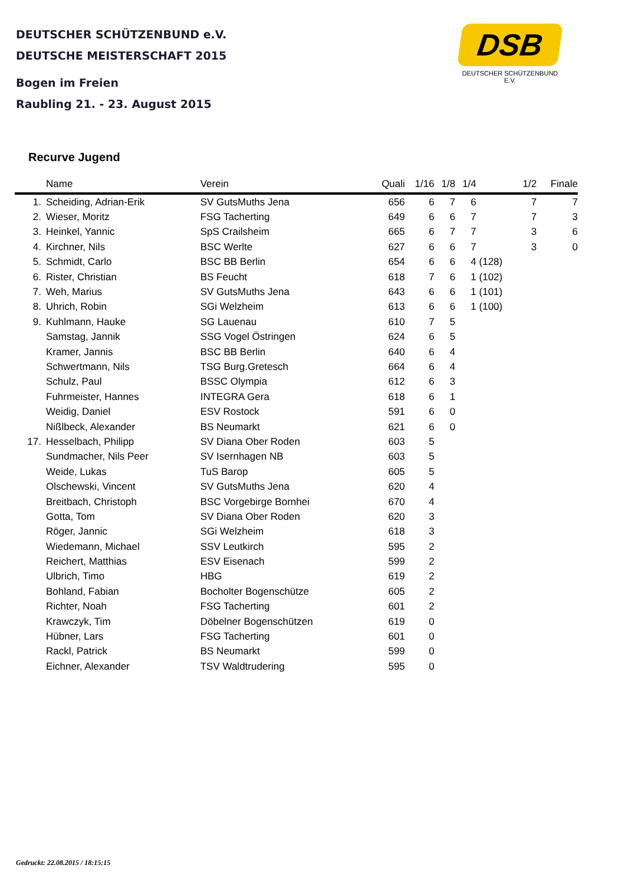DEUTSCHER SCHÜTZENBUND e.V.
DEUTSCHE MEISTERSCHAFT 2015
Bogen im Freien
Raubling 21. - 23. August 2015
DSB
DEUTSCHER SCHÜTZENBUND E.V.
Recurve Jugend
| | Name | Verein | Quali | 1/16 | 1/8 | 1/4 | | 1/2 | Finale |
| --- | --- | --- | --- | --- | --- | --- | --- | --- | --- |
| 1. | Scheiding, Adrian-Erik | SV GutsMuths Jena | 656 | 6 | 7 | 6 | | 7 | 7 |
| 2. | Wieser, Moritz | FSG Tacherting | 649 | 6 | 6 | 7 | | 7 | 3 |
| 3. | Heinkel, Yannic | SpS Crailsheim | 665 | 6 | 7 | 7 | | 3 | 6 |
| 4. | Kirchner, Nils | BSC Werlte | 627 | 6 | 6 | 7 | | 3 | 0 |
| 5. | Schmidt, Carlo | BSC BB Berlin | 654 | 6 | 6 | 4 | (128) | | |
| 6. | Rister, Christian | BS Feucht | 618 | 7 | 6 | 1 | (102) | | |
| 7. | Weh, Marius | SV GutsMuths Jena | 643 | 6 | 6 | 1 | (101) | | |
| 8. | Uhrich, Robin | SGi Welzheim | 613 | 6 | 6 | 1 | (100) | | |
| 9. | Kuhlmann, Hauke | SG Lauenau | 610 | 7 | 5 | | | | |
| | Samstag, Jannik | SSG Vogel Östringen | 624 | 6 | 5 | | | | |
| | Kramer, Jannis | BSC BB Berlin | 640 | 6 | 4 | | | | |
| | Schwertmann, Nils | TSG Burg.Gretesch | 664 | 6 | 4 | | | | |
| | Schulz, Paul | BSSC Olympia | 612 | 6 | 3 | | | | |
| | Fuhrmeister, Hannes | INTEGRA Gera | 618 | 6 | 1 | | | | |
| | Weidig, Daniel | ESV Rostock | 591 | 6 | 0 | | | | |
| | Nißlbeck, Alexander | BS Neumarkt | 621 | 6 | 0 | | | | |
| 17. | Hesselbach, Philipp | SV Diana Ober Roden | 603 | 5 | | | | | |
| | Sundmacher, Nils Peer | SV Isernhagen NB | 603 | 5 | | | | | |
| | Weide, Lukas | TuS Barop | 605 | 5 | | | | | |
| | Olschewski, Vincent | SV GutsMuths Jena | 620 | 4 | | | | | |
| | Breitbach, Christoph | BSC Vorgebirge Bornhei | 670 | 4 | | | | | |
| | Gotta, Tom | SV Diana Ober Roden | 620 | 3 | | | | | |
| | Röger, Jannic | SGi Welzheim | 618 | 3 | | | | | |
| | Wiedemann, Michael | SSV Leutkirch | 595 | 2 | | | | | |
| | Reichert, Matthias | ESV Eisenach | 599 | 2 | | | | | |
| | Ulbrich, Timo | HBG | 619 | 2 | | | | | |
| | Bohland, Fabian | Bocholter Bogenschütze | 605 | 2 | | | | | |
| | Richter, Noah | FSG Tacherting | 601 | 2 | | | | | |
| | Krawczyk, Tim | Döbelner Bogenschützen | 619 | 0 | | | | | |
| | Hübner, Lars | FSG Tacherting | 601 | 0 | | | | | |
| | Rackl, Patrick | BS Neumarkt | 599 | 0 | | | | | |
| | Eichner, Alexander | TSV Waldtrudering | 595 | 0 | | | | | |
Gedruckt: 22.08.2015 / 18:15:15